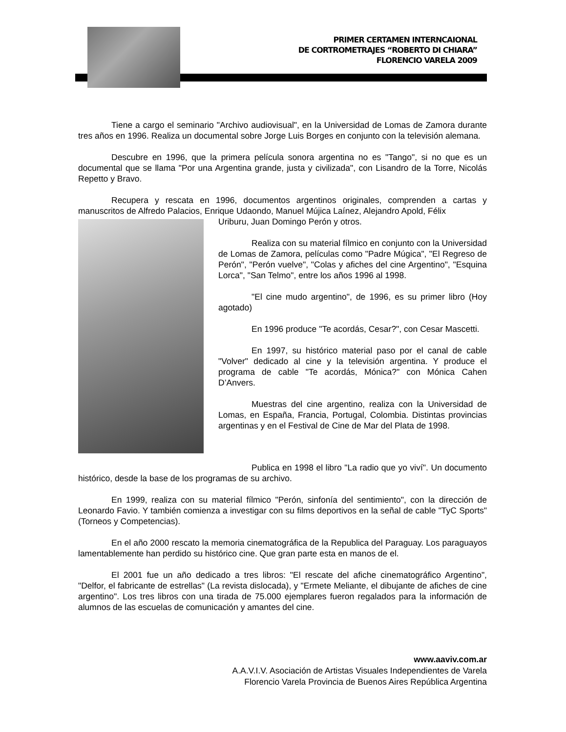PRIMER CERTAMEN INTERNCAIONAL
DE CORTROMETRAJES “ROBERTO DI CHIARA”
FLORENCIO VARELA 2009
Tiene a cargo el seminario "Archivo audiovisual", en la Universidad de Lomas de Zamora durante tres años en 1996. Realiza un documental sobre Jorge Luis Borges en conjunto con la televisión alemana.
Descubre en 1996, que la primera película sonora argentina no es "Tango", si no que es un documental que se llama "Por una Argentina grande, justa y civilizada", con Lisandro de la Torre, Nicolás Repetto y Bravo.
Recupera y rescata en 1996, documentos argentinos originales, comprenden a cartas y manuscritos de Alfredo Palacios, Enrique Udaondo, Manuel Mújica Laínez, Alejandro Apold, Félix
Uriburu, Juan Domingo Perón y otros.
Realiza con su material fílmico en conjunto con la Universidad de Lomas de Zamora, películas como "Padre Múgica", "El Regreso de Perón", "Perón vuelve", "Colas y afiches del cine Argentino", "Esquina Lorca", "San Telmo", entre los años 1996 al 1998.
"El cine mudo argentino", de 1996, es su primer libro (Hoy agotado)
En 1996 produce "Te acordás, Cesar?", con Cesar Mascetti.
En 1997, su histórico material paso por el canal de cable "Volver" dedicado al cine y la televisión argentina. Y produce el programa de cable "Te acordás, Mónica?" con Mónica Cahen D’Anvers.
Muestras del cine argentino, realiza con la Universidad de Lomas, en España, Francia, Portugal, Colombia. Distintas provincias argentinas y en el Festival de Cine de Mar del Plata de 1998.
Publica en 1998 el libro "La radio que yo viví". Un documento histórico, desde la base de los programas de su archivo.
En 1999, realiza con su material fílmico "Perón, sinfonía del sentimiento", con la dirección de Leonardo Favio. Y también comienza a investigar con su films deportivos en la señal de cable "TyC Sports" (Torneos y Competencias).
En el año 2000 rescato la memoria cinematográfica de la Republica del Paraguay. Los paraguayos lamentablemente han perdido su histórico cine. Que gran parte esta en manos de el.
El 2001 fue un año dedicado a tres libros: "El rescate del afiche cinematográfico Argentino", "Delfor, el fabricante de estrellas" (La revista dislocada), y "Ermete Meliante, el dibujante de afiches de cine argentino". Los tres libros con una tirada de 75.000 ejemplares fueron regalados para la información de alumnos de las escuelas de comunicación y amantes del cine.
www.aaviv.com.ar
A.A.V.I.V. Asociación de Artistas Visuales Independientes de Varela
Florencio Varela Provincia de Buenos Aires República Argentina